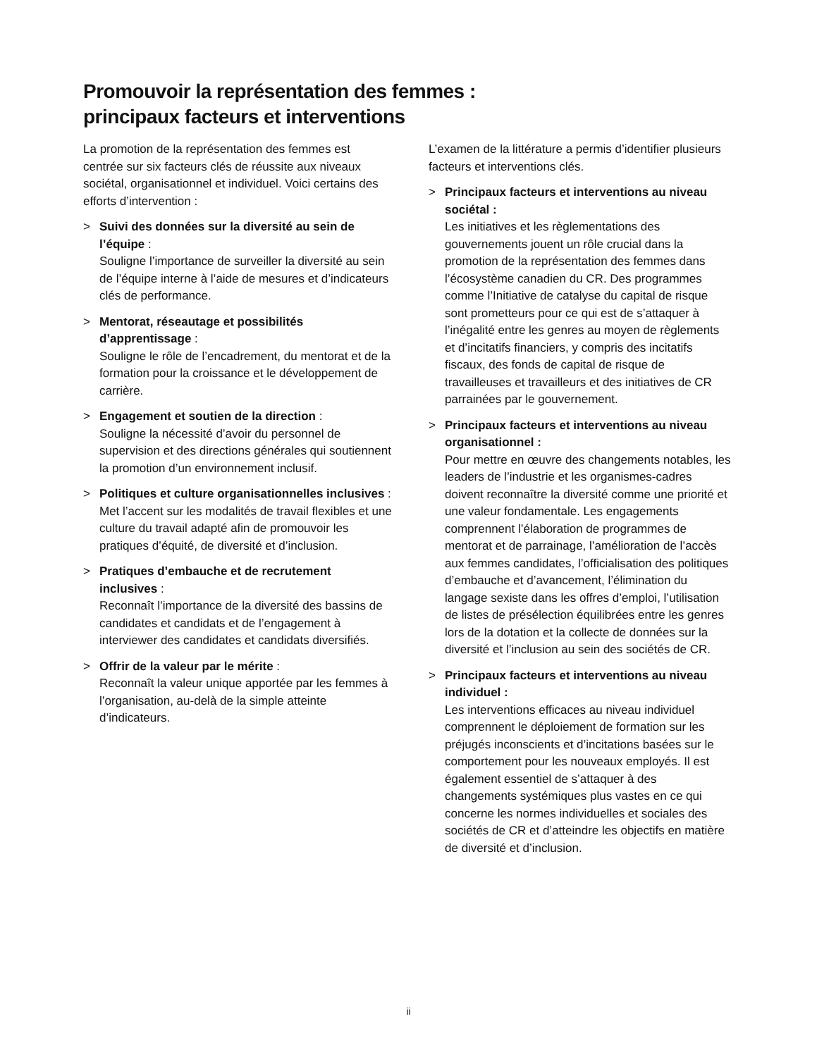Promouvoir la représentation des femmes :
principaux facteurs et interventions
La promotion de la représentation des femmes est centrée sur six facteurs clés de réussite aux niveaux sociétal, organisationnel et individuel. Voici certains des efforts d’intervention :
> Suivi des données sur la diversité au sein de l’équipe :
Souligne l’importance de surveiller la diversité au sein de l’équipe interne à l’aide de mesures et d’indicateurs clés de performance.
> Mentorat, réseautage et possibilités d’apprentissage :
Souligne le rôle de l’encadrement, du mentorat et de la formation pour la croissance et le développement de carrière.
> Engagement et soutien de la direction :
Souligne la nécessité d’avoir du personnel de supervision et des directions générales qui soutiennent la promotion d’un environnement inclusif.
> Politiques et culture organisationnelles inclusives :
Met l’accent sur les modalités de travail flexibles et une culture du travail adapté afin de promouvoir les pratiques d’équité, de diversité et d’inclusion.
> Pratiques d’embauche et de recrutement inclusives :
Reconnaît l’importance de la diversité des bassins de candidates et candidats et de l’engagement à interviewer des candidates et candidats diversifiés.
> Offrir de la valeur par le mérite :
Reconnaît la valeur unique apportée par les femmes à l’organisation, au-delà de la simple atteinte d’indicateurs.
L’examen de la littérature a permis d’identifier plusieurs facteurs et interventions clés.
> Principaux facteurs et interventions au niveau sociétal :
Les initiatives et les règlementations des gouvernements jouent un rôle crucial dans la promotion de la représentation des femmes dans l’écosystème canadien du CR. Des programmes comme l’Initiative de catalyse du capital de risque sont prometteurs pour ce qui est de s’attaquer à l’inégalité entre les genres au moyen de règlements et d’incitatifs financiers, y compris des incitatifs fiscaux, des fonds de capital de risque de travailleuses et travailleurs et des initiatives de CR parrainées par le gouvernement.
> Principaux facteurs et interventions au niveau organisationnel :
Pour mettre en œuvre des changements notables, les leaders de l’industrie et les organismes-cadres doivent reconnaître la diversité comme une priorité et une valeur fondamentale. Les engagements comprennent l’élaboration de programmes de mentorat et de parrainage, l’amélioration de l’accès aux femmes candidates, l’officialisation des politiques d’embauche et d’avancement, l’élimination du langage sexiste dans les offres d’emploi, l’utilisation de listes de présélection équilibrées entre les genres lors de la dotation et la collecte de données sur la diversité et l’inclusion au sein des sociétés de CR.
> Principaux facteurs et interventions au niveau individuel :
Les interventions efficaces au niveau individuel comprennent le déploiement de formation sur les préjugés inconscients et d’incitations basées sur le comportement pour les nouveaux employés. Il est également essentiel de s’attaquer à des changements systémiques plus vastes en ce qui concerne les normes individuelles et sociales des sociétés de CR et d’atteindre les objectifs en matière de diversité et d’inclusion.
ii